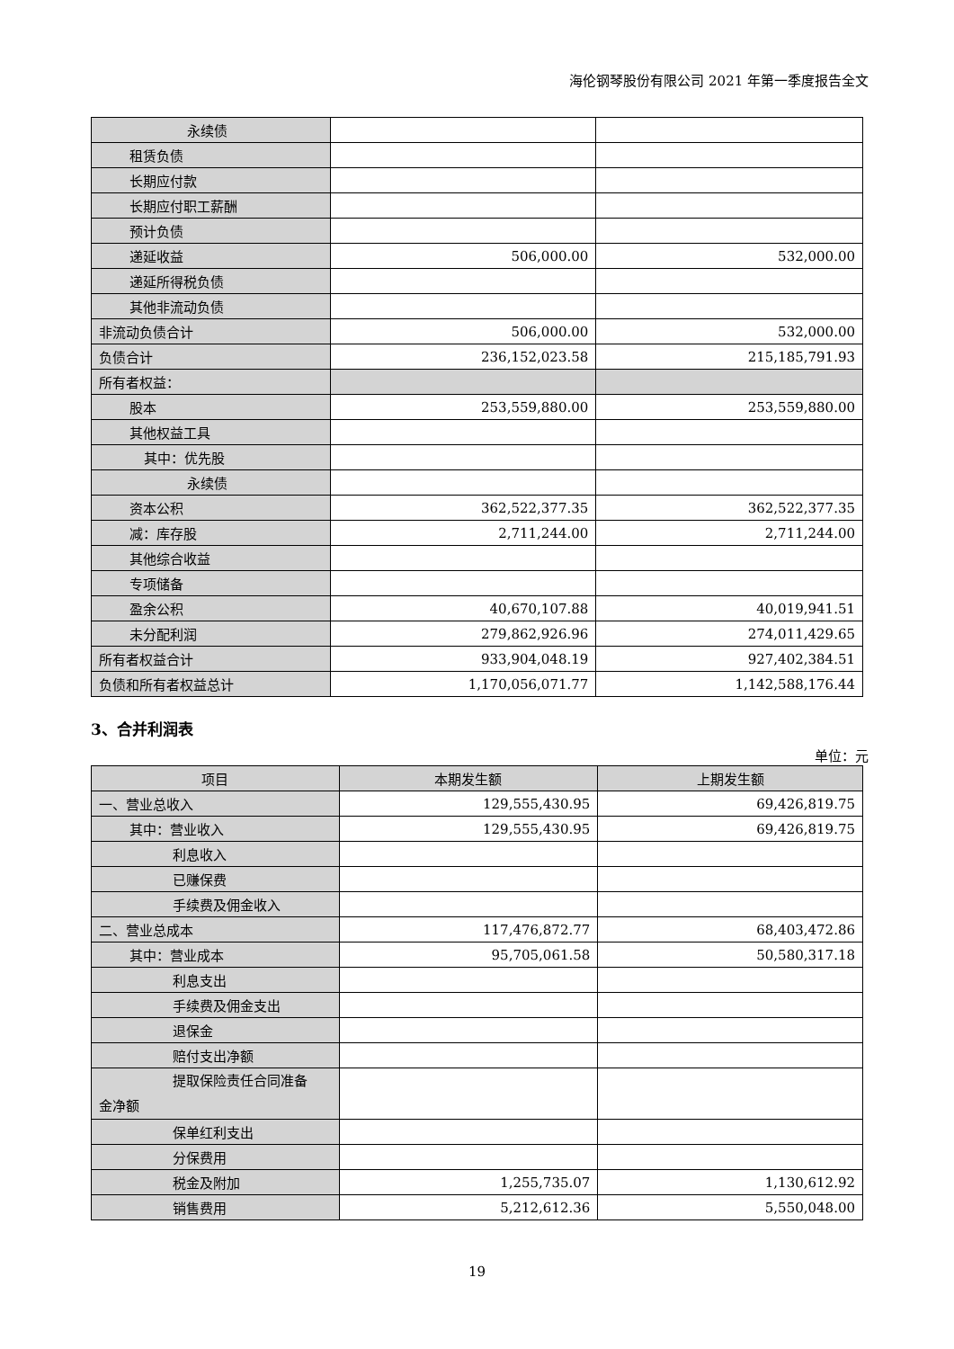海伦钢琴股份有限公司 2021 年第一季度报告全文
| 永续债 | | |
| 租赁负债 | | |
| 长期应付款 | | |
| 长期应付职工薪酬 | | |
| 预计负债 | | |
| 递延收益 | 506,000.00 | 532,000.00 |
| 递延所得税负债 | | |
| 其他非流动负债 | | |
| 非流动负债合计 | 506,000.00 | 532,000.00 |
| 负债合计 | 236,152,023.58 | 215,185,791.93 |
| 所有者权益： | | |
| 股本 | 253,559,880.00 | 253,559,880.00 |
| 其他权益工具 | | |
| 其中：优先股 | | |
| 永续债 | | |
| 资本公积 | 362,522,377.35 | 362,522,377.35 |
| 减：库存股 | 2,711,244.00 | 2,711,244.00 |
| 其他综合收益 | | |
| 专项储备 | | |
| 盈余公积 | 40,670,107.88 | 40,019,941.51 |
| 未分配利润 | 279,862,926.96 | 274,011,429.65 |
| 所有者权益合计 | 933,904,048.19 | 927,402,384.51 |
| 负债和所有者权益总计 | 1,170,056,071.77 | 1,142,588,176.44 |
3、合并利润表
单位：元
| 项目 | 本期发生额 | 上期发生额 |
| --- | --- | --- |
| 一、营业总收入 | 129,555,430.95 | 69,426,819.75 |
| 其中：营业收入 | 129,555,430.95 | 69,426,819.75 |
| 利息收入 | | |
| 已赚保费 | | |
| 手续费及佣金收入 | | |
| 二、营业总成本 | 117,476,872.77 | 68,403,472.86 |
| 其中：营业成本 | 95,705,061.58 | 50,580,317.18 |
| 利息支出 | | |
| 手续费及佣金支出 | | |
| 退保金 | | |
| 赔付支出净额 | | |
| 提取保险责任合同准备 金净额 | | |
| 保单红利支出 | | |
| 分保费用 | | |
| 税金及附加 | 1,255,735.07 | 1,130,612.92 |
| 销售费用 | 5,212,612.36 | 5,550,048.00 |
19